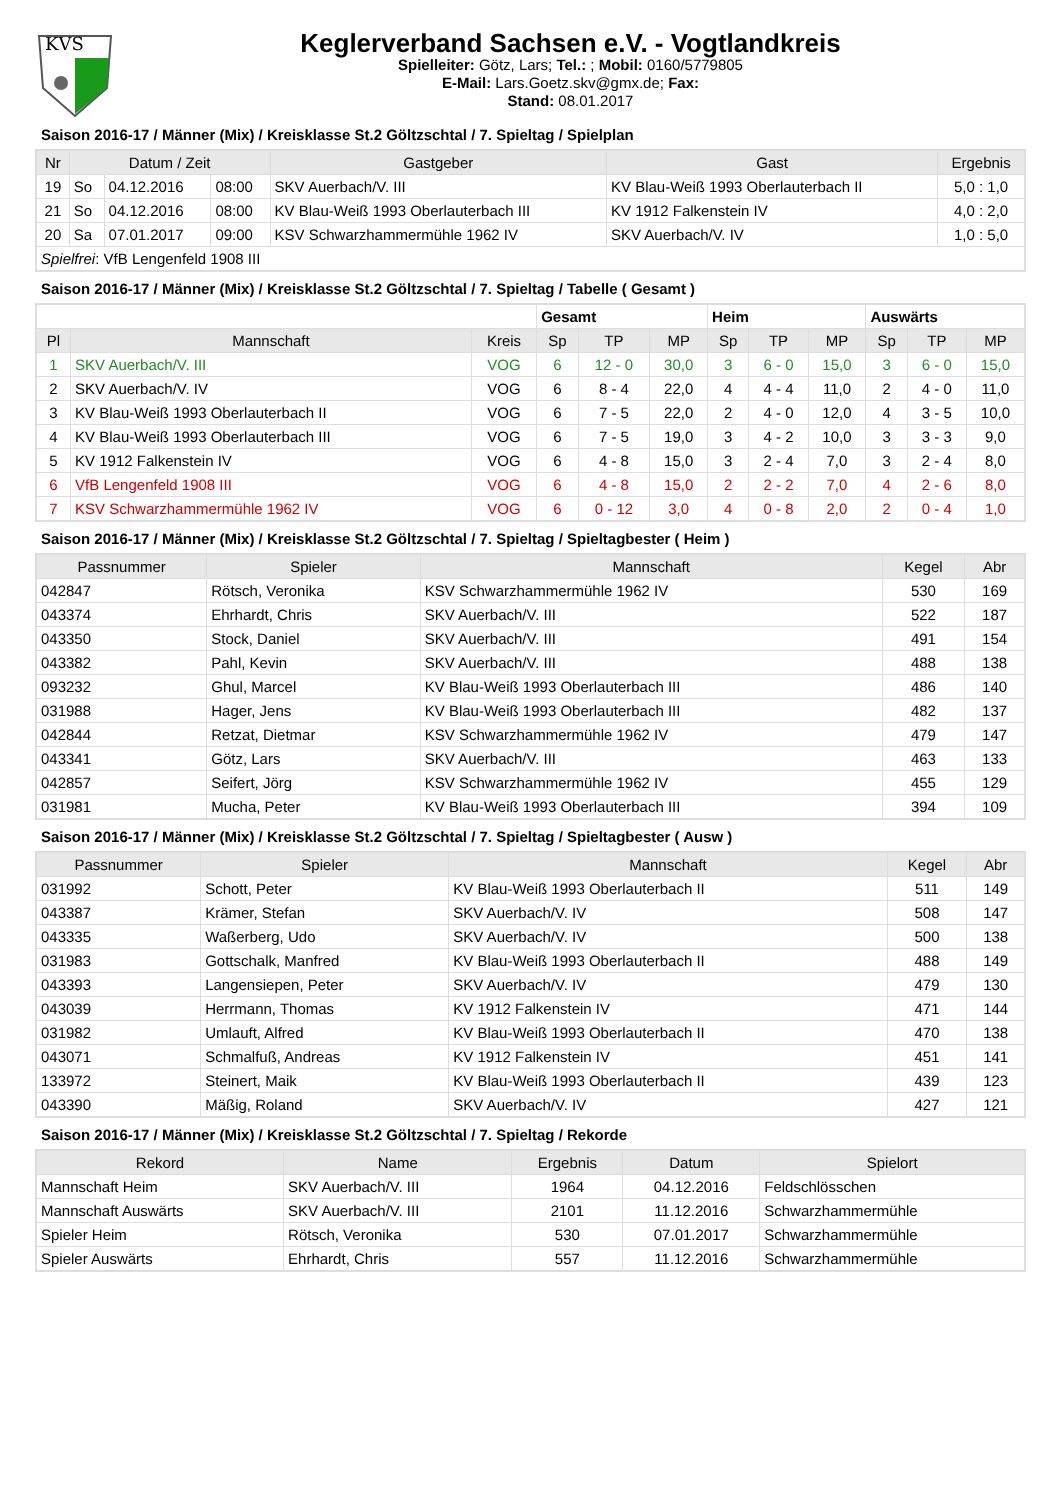KVS
Keglerverband Sachsen e.V. - Vogtlandkreis
Spielleiter: Götz, Lars; Tel.: ; Mobil: 0160/5779805
E-Mail: Lars.Goetz.skv@gmx.de; Fax:
Stand: 08.01.2017
Saison 2016-17 / Männer (Mix) / Kreisklasse St.2 Göltzschtal / 7. Spieltag / Spielplan
| Nr | Datum / Zeit | | | Gastgeber | Gast | Ergebnis |
| --- | --- | --- | --- | --- | --- | --- |
| 19 | So | 04.12.2016 | 08:00 | SKV Auerbach/V. III | KV Blau-Weiß 1993 Oberlauterbach II | 5,0 : 1,0 |
| 21 | So | 04.12.2016 | 08:00 | KV Blau-Weiß 1993 Oberlauterbach III | KV 1912 Falkenstein IV | 4,0 : 2,0 |
| 20 | Sa | 07.01.2017 | 09:00 | KSV Schwarzhammermühle 1962 IV | SKV Auerbach/V. IV | 1,0 : 5,0 |
| Spielfrei : VfB Lengenfeld 1908 III | | | | | | |
Saison 2016-17 / Männer (Mix) / Kreisklasse St.2 Göltzschtal / 7. Spieltag / Tabelle ( Gesamt )
| | | | Gesamt | | | Heim | | | Auswärts | | |
| --- | --- | --- | --- | --- | --- | --- | --- | --- | --- | --- | --- |
| Pl | Mannschaft | Kreis | Sp | TP | MP | Sp | TP | MP | Sp | TP | MP |
| 1 | SKV Auerbach/V. III | VOG | 6 | 12 - 0 | 30,0 | 3 | 6 - 0 | 15,0 | 3 | 6 - 0 | 15,0 |
| 2 | SKV Auerbach/V. IV | VOG | 6 | 8 - 4 | 22,0 | 4 | 4 - 4 | 11,0 | 2 | 4 - 0 | 11,0 |
| 3 | KV Blau-Weiß 1993 Oberlauterbach II | VOG | 6 | 7 - 5 | 22,0 | 2 | 4 - 0 | 12,0 | 4 | 3 - 5 | 10,0 |
| 4 | KV Blau-Weiß 1993 Oberlauterbach III | VOG | 6 | 7 - 5 | 19,0 | 3 | 4 - 2 | 10,0 | 3 | 3 - 3 | 9,0 |
| 5 | KV 1912 Falkenstein IV | VOG | 6 | 4 - 8 | 15,0 | 3 | 2 - 4 | 7,0 | 3 | 2 - 4 | 8,0 |
| 6 | VfB Lengenfeld 1908 III | VOG | 6 | 4 - 8 | 15,0 | 2 | 2 - 2 | 7,0 | 4 | 2 - 6 | 8,0 |
| 7 | KSV Schwarzhammermühle 1962 IV | VOG | 6 | 0 - 12 | 3,0 | 4 | 0 - 8 | 2,0 | 2 | 0 - 4 | 1,0 |
Saison 2016-17 / Männer (Mix) / Kreisklasse St.2 Göltzschtal / 7. Spieltag / Spieltagbester ( Heim )
| Passnummer | Spieler | Mannschaft | Kegel | Abr |
| --- | --- | --- | --- | --- |
| 042847 | Rötsch, Veronika | KSV Schwarzhammermühle 1962 IV | 530 | 169 |
| 043374 | Ehrhardt, Chris | SKV Auerbach/V. III | 522 | 187 |
| 043350 | Stock, Daniel | SKV Auerbach/V. III | 491 | 154 |
| 043382 | Pahl, Kevin | SKV Auerbach/V. III | 488 | 138 |
| 093232 | Ghul, Marcel | KV Blau-Weiß 1993 Oberlauterbach III | 486 | 140 |
| 031988 | Hager, Jens | KV Blau-Weiß 1993 Oberlauterbach III | 482 | 137 |
| 042844 | Retzat, Dietmar | KSV Schwarzhammermühle 1962 IV | 479 | 147 |
| 043341 | Götz, Lars | SKV Auerbach/V. III | 463 | 133 |
| 042857 | Seifert, Jörg | KSV Schwarzhammermühle 1962 IV | 455 | 129 |
| 031981 | Mucha, Peter | KV Blau-Weiß 1993 Oberlauterbach III | 394 | 109 |
Saison 2016-17 / Männer (Mix) / Kreisklasse St.2 Göltzschtal / 7. Spieltag / Spieltagbester ( Ausw )
| Passnummer | Spieler | Mannschaft | Kegel | Abr |
| --- | --- | --- | --- | --- |
| 031992 | Schott, Peter | KV Blau-Weiß 1993 Oberlauterbach II | 511 | 149 |
| 043387 | Krämer, Stefan | SKV Auerbach/V. IV | 508 | 147 |
| 043335 | Waßerberg, Udo | SKV Auerbach/V. IV | 500 | 138 |
| 031983 | Gottschalk, Manfred | KV Blau-Weiß 1993 Oberlauterbach II | 488 | 149 |
| 043393 | Langensiepen, Peter | SKV Auerbach/V. IV | 479 | 130 |
| 043039 | Herrmann, Thomas | KV 1912 Falkenstein IV | 471 | 144 |
| 031982 | Umlauft, Alfred | KV Blau-Weiß 1993 Oberlauterbach II | 470 | 138 |
| 043071 | Schmalfuß, Andreas | KV 1912 Falkenstein IV | 451 | 141 |
| 133972 | Steinert, Maik | KV Blau-Weiß 1993 Oberlauterbach II | 439 | 123 |
| 043390 | Mäßig, Roland | SKV Auerbach/V. IV | 427 | 121 |
Saison 2016-17 / Männer (Mix) / Kreisklasse St.2 Göltzschtal / 7. Spieltag / Rekorde
| Rekord | Name | Ergebnis | Datum | Spielort |
| --- | --- | --- | --- | --- |
| Mannschaft Heim | SKV Auerbach/V. III | 1964 | 04.12.2016 | Feldschlösschen |
| Mannschaft Auswärts | SKV Auerbach/V. III | 2101 | 11.12.2016 | Schwarzhammermühle |
| Spieler Heim | Rötsch, Veronika | 530 | 07.01.2017 | Schwarzhammermühle |
| Spieler Auswärts | Ehrhardt, Chris | 557 | 11.12.2016 | Schwarzhammermühle |